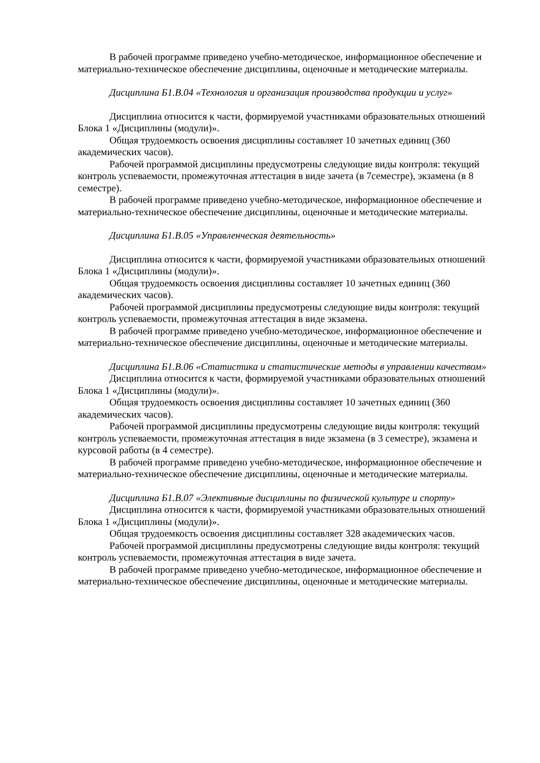В рабочей программе приведено учебно-методическое, информационное обеспечение и материально-техническое обеспечение дисциплины, оценочные и методические материалы.
Дисциплина Б1.В.04 «Технология и организация производства продукции и услуг»
Дисциплина относится к части, формируемой участниками образовательных отношений Блока 1 «Дисциплины (модули)».
Общая трудоемкость освоения дисциплины составляет 10 зачетных единиц (360 академических часов).
Рабочей программой дисциплины предусмотрены следующие виды контроля: текущий контроль успеваемости, промежуточная аттестация в виде зачета (в 7семестре), экзамена (в 8 семестре).
В рабочей программе приведено учебно-методическое, информационное обеспечение и материально-техническое обеспечение дисциплины, оценочные и методические материалы.
Дисциплина Б1.В.05 «Управленческая деятельность»
Дисциплина относится к части, формируемой участниками образовательных отношений Блока 1 «Дисциплины (модули)».
Общая трудоемкость освоения дисциплины составляет 10 зачетных единиц (360 академических часов).
Рабочей программой дисциплины предусмотрены следующие виды контроля: текущий контроль успеваемости, промежуточная аттестация в виде экзамена.
В рабочей программе приведено учебно-методическое, информационное обеспечение и материально-техническое обеспечение дисциплины, оценочные и методические материалы.
Дисциплина Б1.В.06 «Статистика и статистические методы в управлении качеством»
Дисциплина относится к части, формируемой участниками образовательных отношений Блока 1 «Дисциплины (модули)».
Общая трудоемкость освоения дисциплины составляет 10 зачетных единиц (360 академических часов).
Рабочей программой дисциплины предусмотрены следующие виды контроля: текущий контроль успеваемости, промежуточная аттестация в виде экзамена (в 3 семестре), экзамена и курсовой работы (в 4 семестре).
В рабочей программе приведено учебно-методическое, информационное обеспечение и материально-техническое обеспечение дисциплины, оценочные и методические материалы.
Дисциплина Б1.В.07 «Элективные дисциплины по физической культуре и спорту»
Дисциплина относится к части, формируемой участниками образовательных отношений Блока 1 «Дисциплины (модули)».
Общая трудоемкость освоения дисциплины составляет 328 академических часов.
Рабочей программой дисциплины предусмотрены следующие виды контроля: текущий контроль успеваемости, промежуточная аттестация в виде зачета.
В рабочей программе приведено учебно-методическое, информационное обеспечение и материально-техническое обеспечение дисциплины, оценочные и методические материалы.